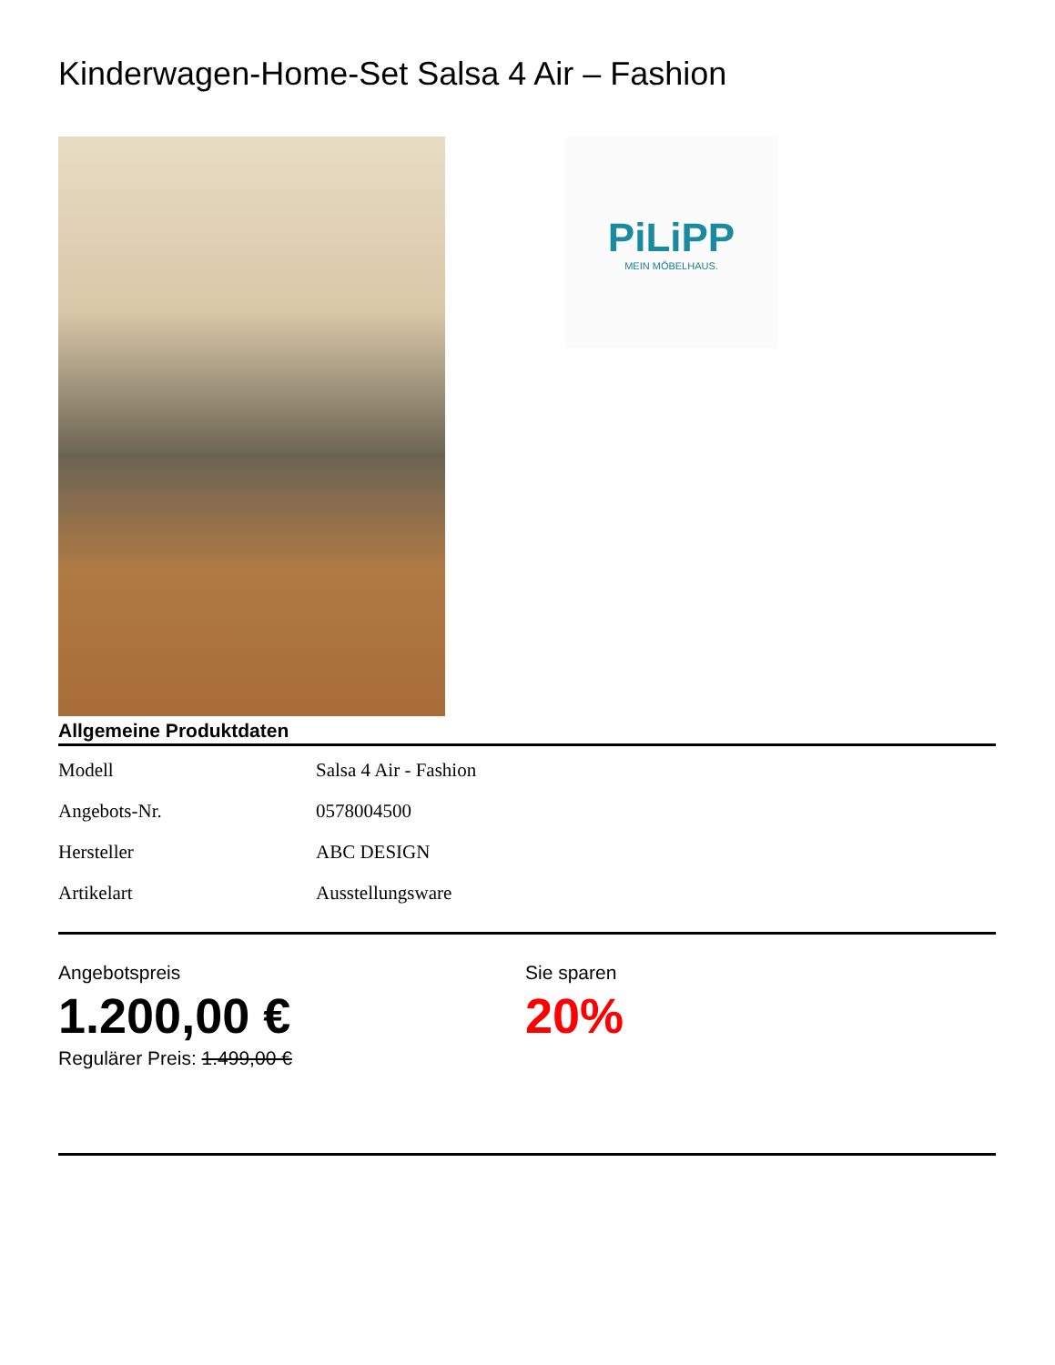Kinderwagen-Home-Set Salsa 4 Air – Fashion
PiLiPP
MEIN MÖBELHAUS.
Allgemeine Produktdaten
| Modell | Salsa 4 Air - Fashion |
| Angebots-Nr. | 0578004500 |
| Hersteller | ABC DESIGN |
| Artikelart | Ausstellungsware |
Angebotspreis
1.200,00 €
Regulärer Preis: 1.499,00 €
Sie sparen
20%